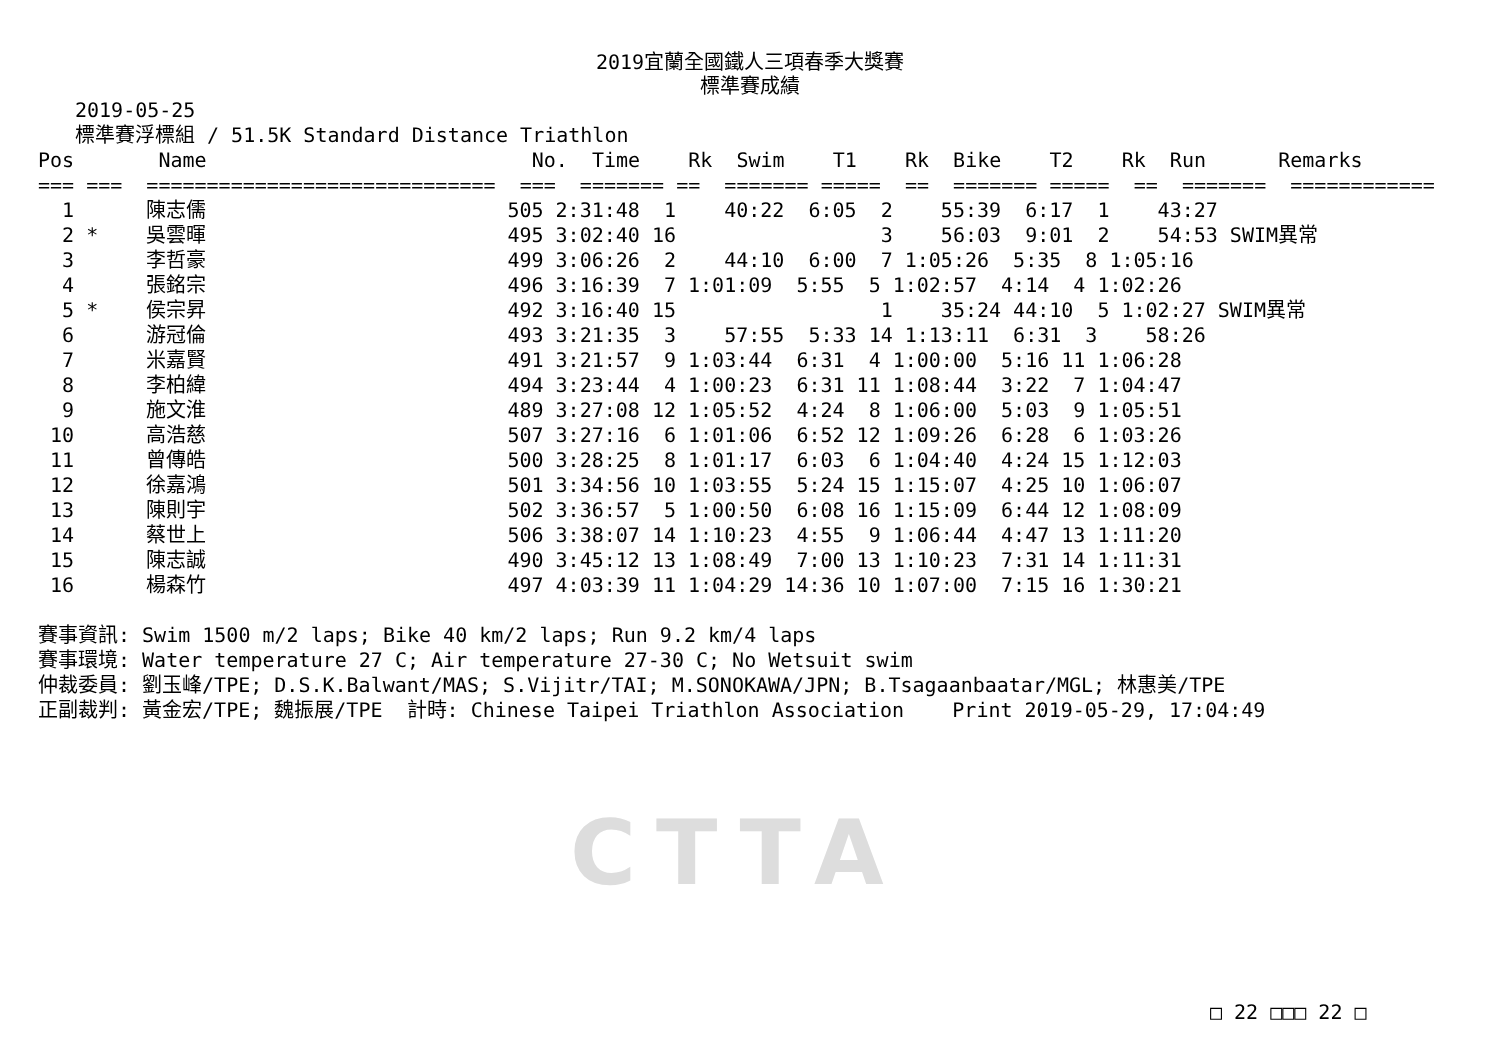2019宜蘭全國鐵人三項春季大獎賽
標準賽成績
2019-05-25
標準賽浮標組 / 51.5K Standard Distance Triathlon
Pos       Name                           No.  Time    Rk  Swim    T1    Rk  Bike    T2    Rk  Run      Remarks
=== ===  =============================  ===  ======= ==  ======= =====  ==  ======= =====  ==  =======  ============
  1      陳志儒                         505 2:31:48  1    40:22  6:05  2    55:39  6:17  1    43:27
  2 *    吳雲暉                         495 3:02:40 16                 3    56:03  9:01  2    54:53 SWIM異常
  3      李哲豪                         499 3:06:26  2    44:10  6:00  7 1:05:26  5:35  8 1:05:16
  4      張銘宗                         496 3:16:39  7 1:01:09  5:55  5 1:02:57  4:14  4 1:02:26
  5 *    侯宗昇                         492 3:16:40 15                 1    35:24 44:10  5 1:02:27 SWIM異常
  6      游冠倫                         493 3:21:35  3    57:55  5:33 14 1:13:11  6:31  3    58:26
  7      米嘉賢                         491 3:21:57  9 1:03:44  6:31  4 1:00:00  5:16 11 1:06:28
  8      李柏緯                         494 3:23:44  4 1:00:23  6:31 11 1:08:44  3:22  7 1:04:47
  9      施文淮                         489 3:27:08 12 1:05:52  4:24  8 1:06:00  5:03  9 1:05:51
 10      高浩慈                         507 3:27:16  6 1:01:06  6:52 12 1:09:26  6:28  6 1:03:26
 11      曾傳皓                         500 3:28:25  8 1:01:17  6:03  6 1:04:40  4:24 15 1:12:03
 12      徐嘉鴻                         501 3:34:56 10 1:03:55  5:24 15 1:15:07  4:25 10 1:06:07
 13      陳則宇                         502 3:36:57  5 1:00:50  6:08 16 1:15:09  6:44 12 1:08:09
 14      蔡世上                         506 3:38:07 14 1:10:23  4:55  9 1:06:44  4:47 13 1:11:20
 15      陳志誠                         490 3:45:12 13 1:08:49  7:00 13 1:10:23  7:31 14 1:11:31
 16      楊森竹                         497 4:03:39 11 1:04:29 14:36 10 1:07:00  7:15 16 1:30:21

賽事資訊: Swim 1500 m/2 laps; Bike 40 km/2 laps; Run 9.2 km/4 laps
賽事環境: Water temperature 27 C; Air temperature 27-30 C; No Wetsuit swim
仲裁委員: 劉玉峰/TPE; D.S.K.Balwant/MAS; S.Vijitr/TAI; M.SONOKAWA/JPN; B.Tsagaanbaatar/MGL; 林惠美/TPE
正副裁判: 黃金宏/TPE; 魏振展/TPE  計時: Chinese Taipei Triathlon Association    Print 2019-05-29, 17:04:49
CTTA
□ 22 □□□ 22 □